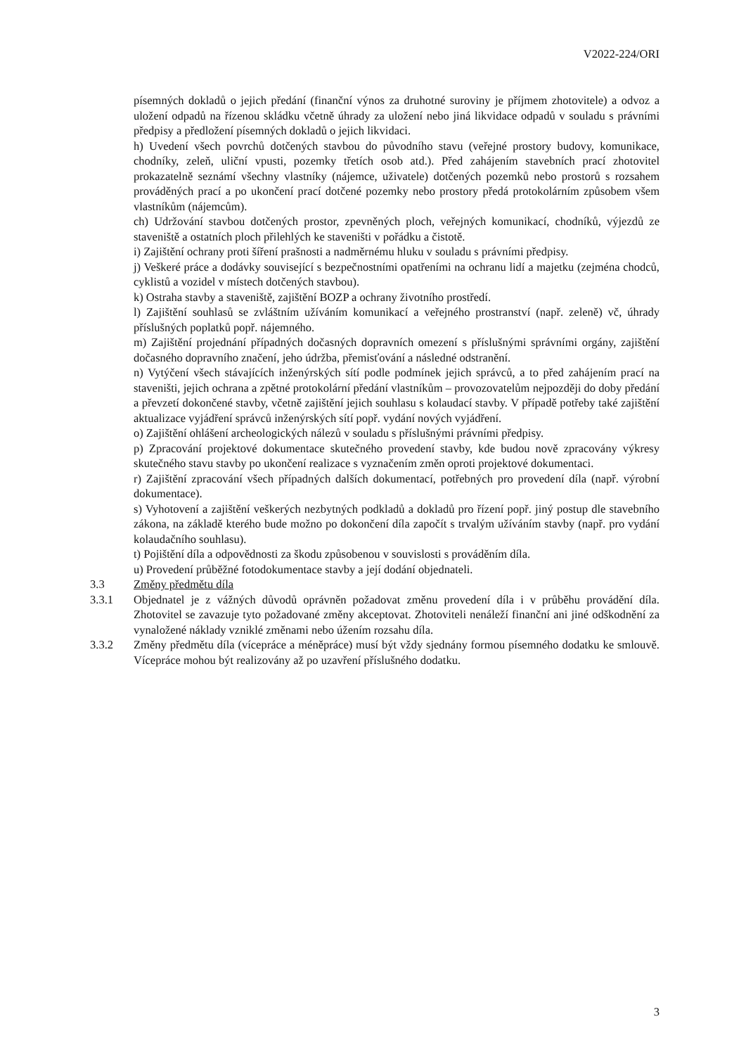V2022-224/ORI
písemných dokladů o jejich předání (finanční výnos za druhotné suroviny je příjmem zhotovitele) a odvoz a uložení odpadů na řízenou skládku včetně úhrady za uložení nebo jiná likvidace odpadů v souladu s právními předpisy a předložení písemných dokladů o jejich likvidaci.
h) Uvedení všech povrchů dotčených stavbou do původního stavu (veřejné prostory budovy, komunikace, chodníky, zeleň, uliční vpusti, pozemky třetích osob atd.). Před zahájením stavebních prací zhotovitel prokazatelně seznámí všechny vlastníky (nájemce, uživatele) dotčených pozemků nebo prostorů s rozsahem prováděných prací a po ukončení prací dotčené pozemky nebo prostory předá protokolárním způsobem všem vlastníkům (nájemcům).
ch) Udržování stavbou dotčených prostor, zpevněných ploch, veřejných komunikací, chodníků, výjezdů ze staveniště a ostatních ploch přilehlých ke staveništi v pořádku a čistotě.
i) Zajištění ochrany proti šíření prašnosti a nadměrnému hluku v souladu s právními předpisy.
j) Veškeré práce a dodávky související s bezpečnostními opatřeními na ochranu lidí a majetku (zejména chodců, cyklistů a vozidel v místech dotčených stavbou).
k) Ostraha stavby a staveniště, zajištění BOZP a ochrany životního prostředí.
l) Zajištění souhlasů se zvláštním užíváním komunikací a veřejného prostranství (např. zeleně) vč, úhrady příslušných poplatků popř. nájemného.
m) Zajištění projednání případných dočasných dopravních omezení s příslušnými správními orgány, zajištění dočasného dopravního značení, jeho údržba, přemisťování a následné odstranění.
n) Vytýčení všech stávajících inženýrských sítí podle podmínek jejich správců, a to před zahájením prací na staveništi, jejich ochrana a zpětné protokolární předání vlastníkům – provozovatelům nejpozději do doby předání a převzetí dokončené stavby, včetně zajištění jejich souhlasu s kolaudací stavby. V případě potřeby také zajištění aktualizace vyjádření správců inženýrských sítí popř. vydání nových vyjádření.
o) Zajištění ohlášení archeologických nálezů v souladu s příslušnými právními předpisy.
p) Zpracování projektové dokumentace skutečného provedení stavby, kde budou nově zpracovány výkresy skutečného stavu stavby po ukončení realizace s vyznačením změn oproti projektové dokumentaci.
r) Zajištění zpracování všech případných dalších dokumentací, potřebných pro provedení díla (např. výrobní dokumentace).
s) Vyhotovení a zajištění veškerých nezbytných podkladů a dokladů pro řízení popř. jiný postup dle stavebního zákona, na základě kterého bude možno po dokončení díla započít s trvalým užíváním stavby (např. pro vydání kolaudačního souhlasu).
t) Pojištění díla a odpovědnosti za škodu způsobenou v souvislosti s prováděním díla.
u) Provedení průběžné fotodokumentace stavby a její dodání objednateli.
3.3 Změny předmětu díla
3.3.1 Objednatel je z vážných důvodů oprávněn požadovat změnu provedení díla i v průběhu provádění díla. Zhotovitel se zavazuje tyto požadované změny akceptovat. Zhotoviteli nenáleží finanční ani jiné odškodnění za vynaložené náklady vzniklé změnami nebo úžením rozsahu díla.
3.3.2 Změny předmětu díla (vícepráce a méněpráce) musí být vždy sjednány formou písemného dodatku ke smlouvě. Vícepráce mohou být realizovány až po uzavření příslušného dodatku.
3